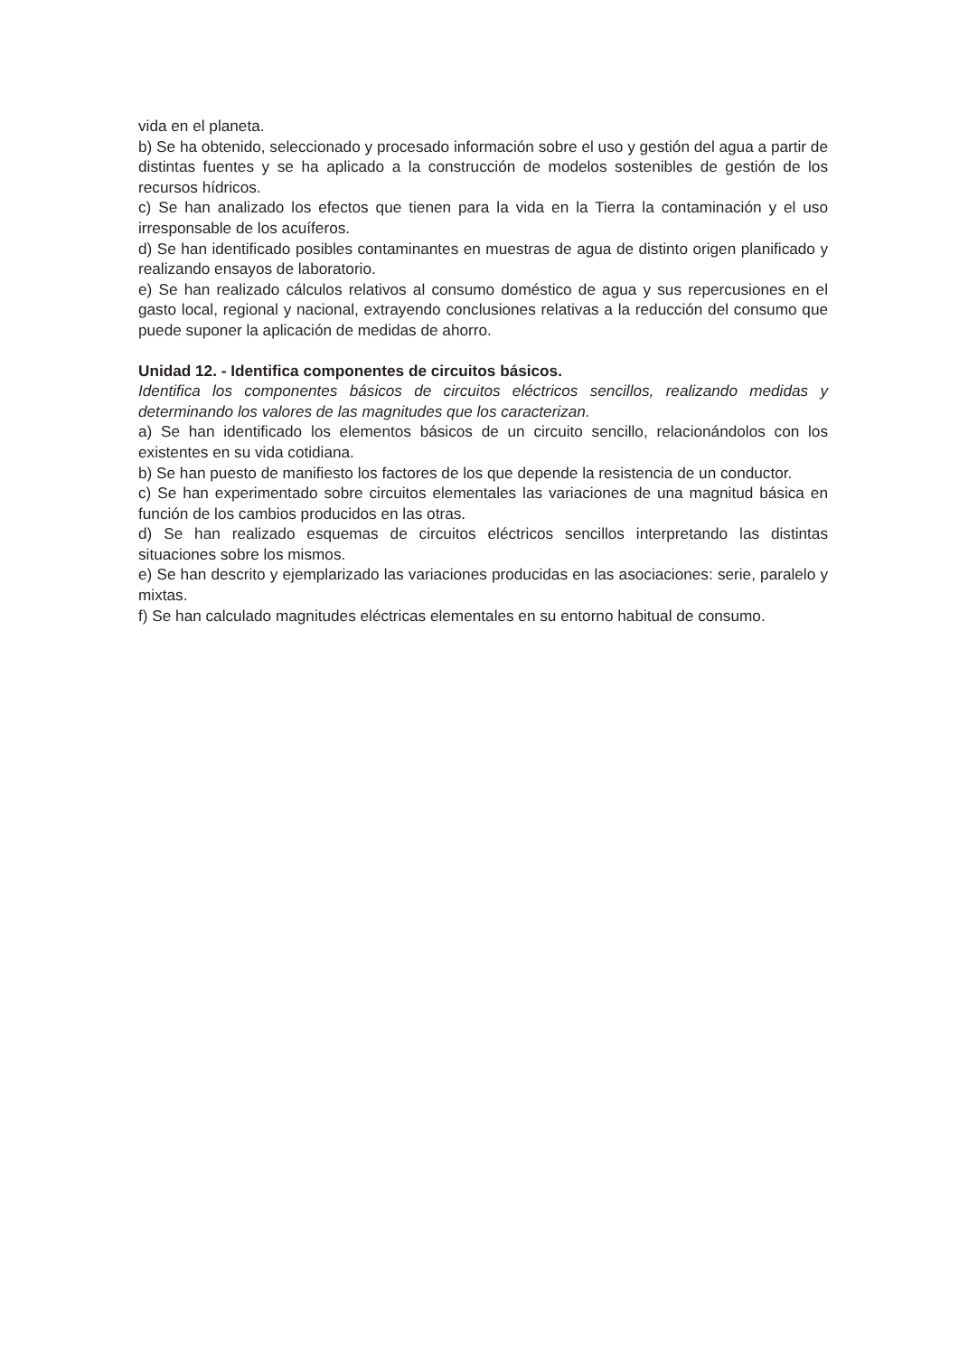vida en el planeta.
b) Se ha obtenido, seleccionado y procesado información sobre el uso y gestión del agua a partir de distintas fuentes y se ha aplicado a la construcción de modelos sostenibles de gestión de los recursos hídricos.
c) Se han analizado los efectos que tienen para la vida en la Tierra la contaminación y el uso irresponsable de los acuíferos.
d) Se han identificado posibles contaminantes en muestras de agua de distinto origen planificado y realizando ensayos de laboratorio.
e) Se han realizado cálculos relativos al consumo doméstico de agua y sus repercusiones en el gasto local, regional y nacional, extrayendo conclusiones relativas a la reducción del consumo que puede suponer la aplicación de medidas de ahorro.
Unidad 12. - Identifica componentes de circuitos básicos.
Identifica los componentes básicos de circuitos eléctricos sencillos, realizando medidas y determinando los valores de las magnitudes que los caracterizan.
a) Se han identificado los elementos básicos de un circuito sencillo, relacionándolos con los existentes en su vida cotidiana.
b) Se han puesto de manifiesto los factores de los que depende la resistencia de un conductor.
c) Se han experimentado sobre circuitos elementales las variaciones de una magnitud básica en función de los cambios producidos en las otras.
d) Se han realizado esquemas de circuitos eléctricos sencillos interpretando las distintas situaciones sobre los mismos.
e) Se han descrito y ejemplarizado las variaciones producidas en las asociaciones: serie, paralelo y mixtas.
f) Se han calculado magnitudes eléctricas elementales en su entorno habitual de consumo.